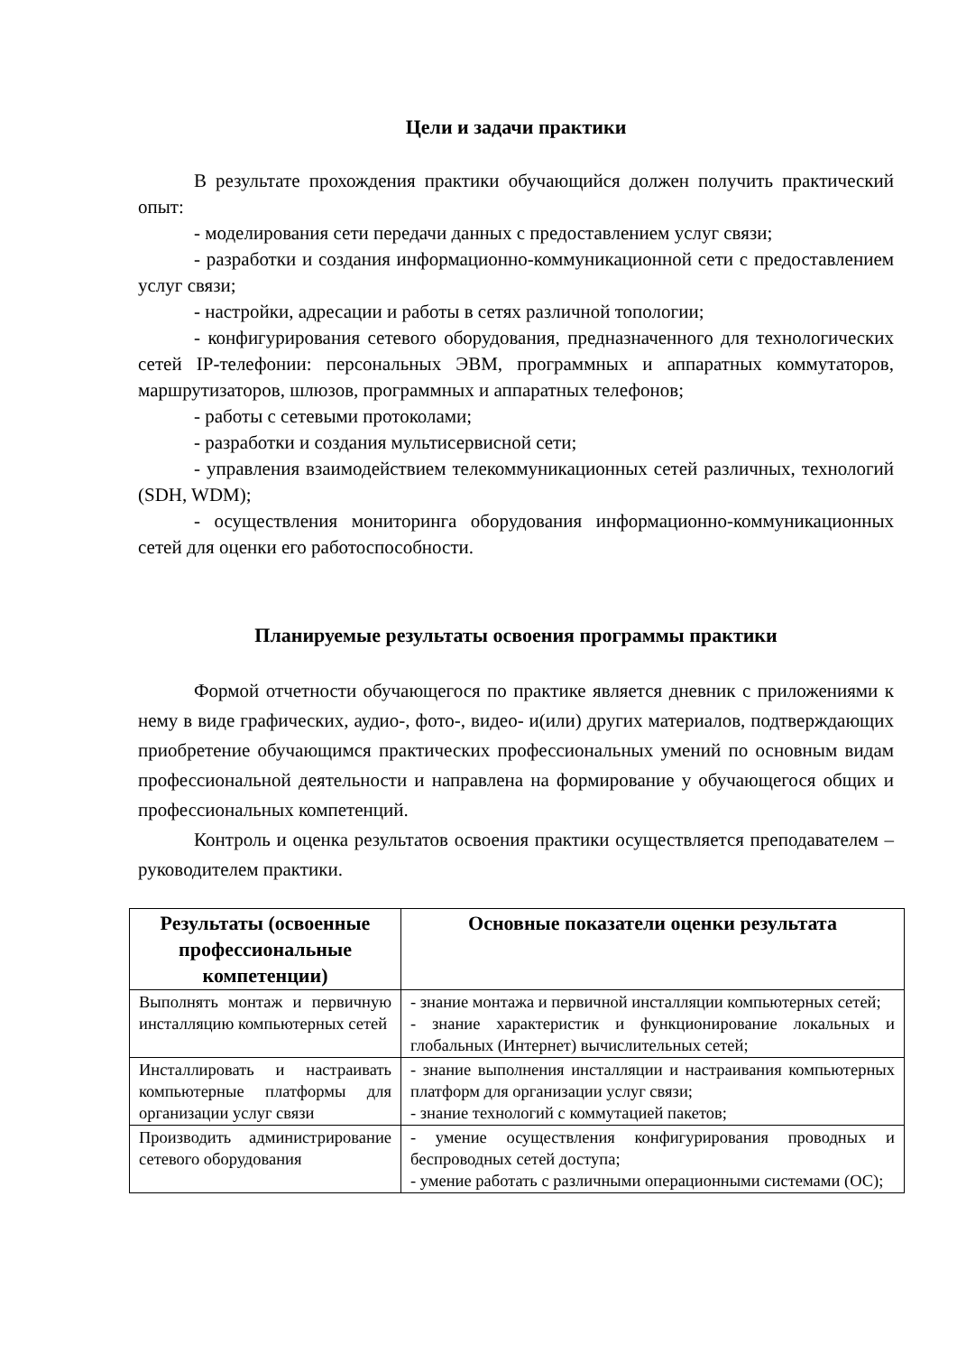Цели и задачи практики
В результате прохождения практики обучающийся должен получить практический опыт:
- моделирования сети передачи данных с предоставлением услуг связи;
- разработки и создания информационно-коммуникационной сети с предоставлением услуг связи;
- настройки, адресации и работы в сетях различной топологии;
- конфигурирования сетевого оборудования, предназначенного для технологических сетей IP-телефонии: персональных ЭВМ, программных и аппаратных коммутаторов, маршрутизаторов, шлюзов, программных и аппаратных телефонов;
- работы с сетевыми протоколами;
- разработки и создания мультисервисной сети;
- управления взаимодействием телекоммуникационных сетей различных, технологий (SDH, WDM);
- осуществления мониторинга оборудования информационно-коммуникационных сетей для оценки его работоспособности.
Планируемые результаты освоения программы практики
Формой отчетности обучающегося по практике является дневник с приложениями к нему в виде графических, аудио-, фото-, видео- и(или) других материалов, подтверждающих приобретение обучающимся практических профессиональных умений по основным видам профессиональной деятельности и направлена на формирование у обучающегося общих и профессиональных компетенций.
Контроль и оценка результатов освоения практики осуществляется преподавателем – руководителем практики.
| Результаты (освоенные профессиональные компетенции) | Основные показатели оценки результата |
| --- | --- |
| Выполнять монтаж и первичную инсталляцию компьютерных сетей | - знание монтажа и первичной инсталляции компьютерных сетей; - знание характеристик и функционирование локальных и глобальных (Интернет) вычислительных сетей; |
| Инсталлировать и настраивать компьютерные платформы для организации услуг связи | - знание выполнения инсталляции и настраивания компьютерных платформ для организации услуг связи; - знание технологий с коммутацией пакетов; |
| Производить администрирование сетевого оборудования | - умение осуществления конфигурирования проводных и беспроводных сетей доступа; - умение работать с различными операционными системами (ОС); |